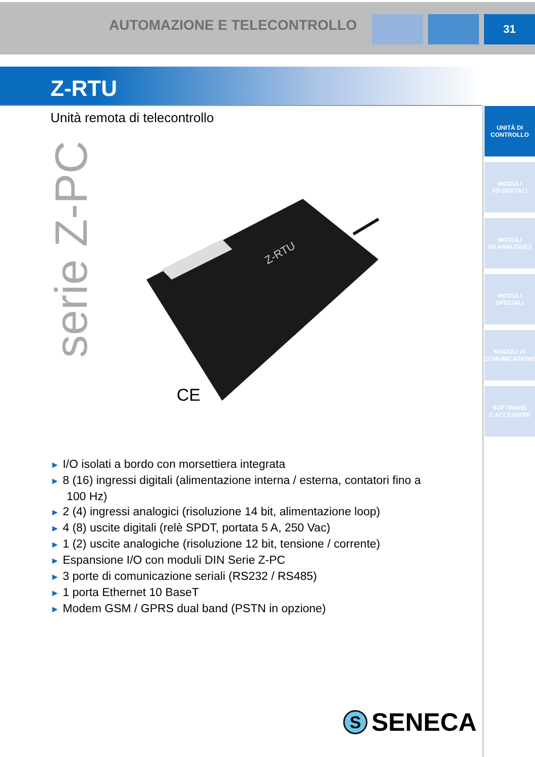AUTOMAZIONE E TELECONTROLLO
31
Z-RTU
Unità remota di telecontrollo
serie Z-PC
UNITÀ DI
CONTROLLO
MODULI
I/O DIGITALI
MODULI
I/O ANALOGICI
MODULI
SPECIALI
MODULI DI
COMUNICAZIONE
SOFTWARE
E ACCESSORI
CE
Z-RTU
► I/O isolati a bordo con morsettiera integrata
► 8 (16) ingressi digitali (alimentazione interna / esterna, contatori fino a 100 Hz)
► 2 (4) ingressi analogici (risoluzione 14 bit, alimentazione loop)
► 4 (8) uscite digitali (relè SPDT, portata 5 A, 250 Vac)
► 1 (2) uscite analogiche (risoluzione 12 bit, tensione / corrente)
► Espansione I/O con moduli DIN Serie Z-PC
► 3 porte di comunicazione seriali (RS232 / RS485)
► 1 porta Ethernet 10 BaseT
► Modem GSM / GPRS dual band (PSTN in opzione)
S SENECA